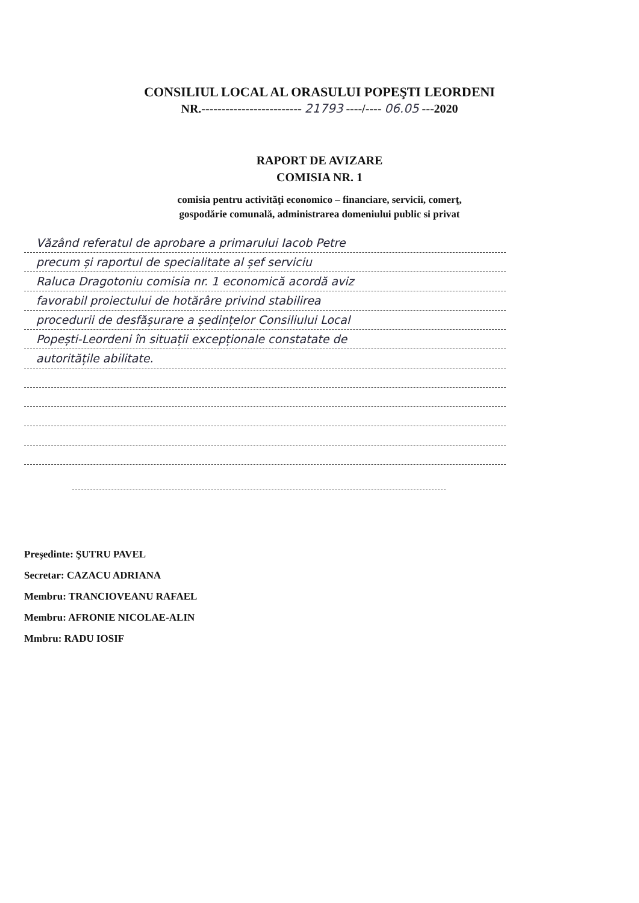CONSILIUL LOCAL AL ORASULUI POPEŞTI LEORDENI
NR.------------------------- 21793 ----/---- 06.05 ---2020
RAPORT DE AVIZARE
COMISIA NR. 1
comisia pentru activităţi economico – financiare, servicii, comerţ,
gospodărie comunală, administrarea domeniului public si privat
Văzând referatul de aprobare a primarului Iacob Petre
precum și raportul de specialitate al șef serviciu
Raluca Dragotoniu comisia nr. 1 economică acordă aviz
favorabil proiectului de hotărâre privind stabilirea
procedurii de desfășurare a ședințelor Consiliului Local
Popești-Leordeni în situații excepționale constatate de
autoritățile abilitate.
Preşedinte: ŞUTRU PAVEL
Secretar: CAZACU ADRIANA
Membru: TRANCIOVEANU RAFAEL
Membru: AFRONIE NICOLAE-ALIN
Mmbru: RADU IOSIF